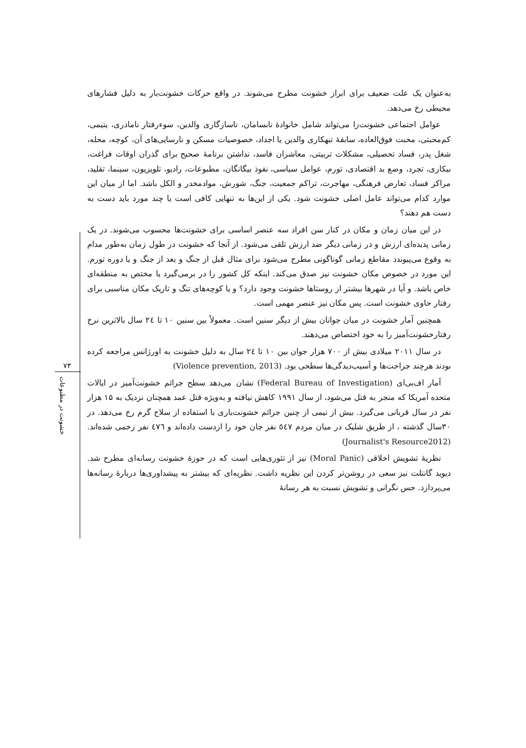۷۳
خشونت در مطبوعات
به‌عنوان یک علت ضعیف برای ابراز خشونت مطرح می‌شوند. در واقع حرکات خشونت‌بار به دلیل فشارهای محیطی رخ می‌دهد.
عوامل اجتماعی خشونت‌زا می‌تواند شامل خانوادهٔ نابسامان، ناسازگاری والدین، سوءرفتار نامادری، یتیمی، کم‌محبتی، محبت فوق‌العاده، سابقهٔ تبهکاری والدین یا اجداد، خصوصیات مسکن و نارسایی‌های آن، کوچه، محله، شغل پدر، فساد تحصیلی، مشکلات تربیتی، معاشران فاسد، نداشتن برنامهٔ صحیح برای گذران اوقات فراغت، بیکاری، تجرد، وضع بد اقتصادی، تورم، عوامل سیاسی، نفوذ بیگانگان، مطبوعات، رادیو، تلویزیون، سینما، تقلید، مراکز فساد، تعارض فرهنگی، مهاجرت، تراکم جمعیت، جنگ، شورش، موادمخدر و الکل باشد. اما از میان این موارد کدام می‌تواند عامل اصلی خشونت شود. یکی از این‌ها به تنهایی کافی است یا چند مورد باید دست به دست هم دهند؟
در این میان زمان و مکان در کنار سن افراد سه عنصر اساسی برای خشونت‌ها محسوب می‌شوند. در یک زمانی پدیده‌ای ارزش و در زمانی دیگر ضد ارزش تلقی می‌شود. از آنجا که خشونت در طول زمان به‌طور مدام به وقوع می‌پیوندد مقاطع زمانی گوناگونی مطرح می‌شود برای مثال قبل از جنگ و بعد از جنگ و یا دوره تورم. این مورد در خصوص مکان خشونت نیز صدق می‌کند. اینکه کل کشور را در برمی‌گیرد یا مختص به منطقه‌ای خاص باشد. و آیا در شهرها بیشتر از روستاها خشونت وجود دارد؟ و یا کوچه‌های تنگ و تاریک مکان مناسبی برای رفتار حاوی خشونت است. پس مکان نیز عنصر مهمی است.
همچنین آمار خشونت در میان جوانان بیش از دیگر سنین است. معمولاً بین سنین ۱۰ تا ۲٤ سال بالاترین نرخ رفتارخشونت‌آمیز را به خود اختصاص می‌دهند.
در سال ۲۰۱۱ میلادی بیش از ۷۰۰ هزار جوان بین ۱۰ تا ۲٤ سال به دلیل خشونت به اورژانس مراجعه کرده بودند هرچند جراحت‌ها و آسیب‌دیدگی‌ها سطحی بود. (Violence prevention, 2013)
آمار اف‌بی‌ای (Federal Bureau of Investigation) نشان می‌دهد سطح جرائم خشونت‌آمیز در ایالات متحده آمریکا که منجر به قتل می‌شود، از سال ۱۹۹۱ کاهش نیافته و به‌ویژه قتل عمد همچنان نزدیک به ۱۵ هزار نفر در سال قربانی می‌گیرد. بیش از نیمی از چنین جرائم خشونت‌باری با استفاده از سلاح گرم رخ می‌دهد. در ۳۰سال گذشته ، از طریق شلیک در میان مردم ٥٤۷ نفر جان خود را ازدست داده‌اند و ٤۷٦ نفر زخمی شده‌اند. (Journalist's Resource2012)
نظریهٔ تشویش اخلاقی (Moral Panic) نیز از تئوری‌هایی است که در حوزهٔ خشونت رسانه‌ای مطرح شد. دیوید گانتلت نیز سعی در روشن‌تر کردن این نظریه داشت. نظریه‌ای که بیشتر به پیشداوری‌ها دربارهٔ رسانه‌ها می‌پردازد. حس نگرانی و تشویش نسبت به هر رسانهٔ